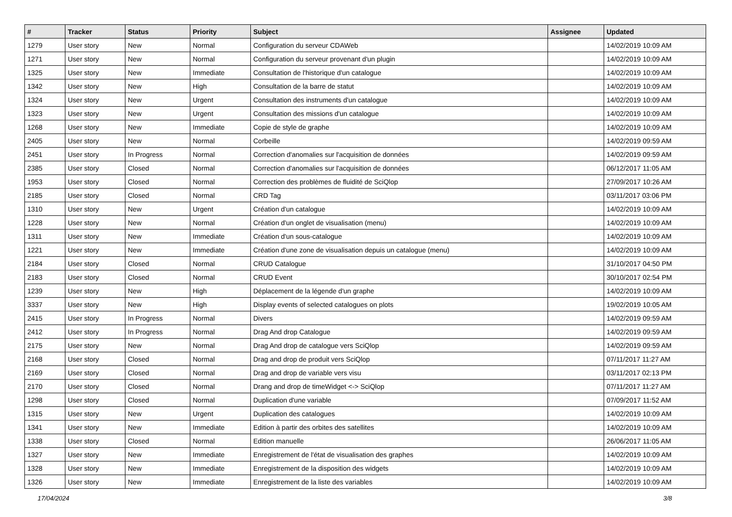| # | Tracker | Status | Priority | Subject | Assignee | Updated |
| --- | --- | --- | --- | --- | --- | --- |
| 1279 | User story | New | Normal | Configuration du serveur CDAWeb | | 14/02/2019 10:09 AM |
| 1271 | User story | New | Normal | Configuration du serveur provenant d'un plugin | | 14/02/2019 10:09 AM |
| 1325 | User story | New | Immediate | Consultation de l'historique d'un catalogue | | 14/02/2019 10:09 AM |
| 1342 | User story | New | High | Consultation de la barre de statut | | 14/02/2019 10:09 AM |
| 1324 | User story | New | Urgent | Consultation des instruments d'un catalogue | | 14/02/2019 10:09 AM |
| 1323 | User story | New | Urgent | Consultation des missions d'un catalogue | | 14/02/2019 10:09 AM |
| 1268 | User story | New | Immediate | Copie de style de graphe | | 14/02/2019 10:09 AM |
| 2405 | User story | New | Normal | Corbeille | | 14/02/2019 09:59 AM |
| 2451 | User story | In Progress | Normal | Correction d'anomalies sur l'acquisition de données | | 14/02/2019 09:59 AM |
| 2385 | User story | Closed | Normal | Correction d'anomalies sur l'acquisition de données | | 06/12/2017 11:05 AM |
| 1953 | User story | Closed | Normal | Correction des problèmes de fluidité de SciQlop | | 27/09/2017 10:26 AM |
| 2185 | User story | Closed | Normal | CRD Tag | | 03/11/2017 03:06 PM |
| 1310 | User story | New | Urgent | Création d'un catalogue | | 14/02/2019 10:09 AM |
| 1228 | User story | New | Normal | Création d'un onglet de visualisation (menu) | | 14/02/2019 10:09 AM |
| 1311 | User story | New | Immediate | Création d'un sous-catalogue | | 14/02/2019 10:09 AM |
| 1221 | User story | New | Immediate | Création d'une zone de visualisation depuis un catalogue (menu) | | 14/02/2019 10:09 AM |
| 2184 | User story | Closed | Normal | CRUD Catalogue | | 31/10/2017 04:50 PM |
| 2183 | User story | Closed | Normal | CRUD Event | | 30/10/2017 02:54 PM |
| 1239 | User story | New | High | Déplacement de la légende d'un graphe | | 14/02/2019 10:09 AM |
| 3337 | User story | New | High | Display events of selected catalogues on plots | | 19/02/2019 10:05 AM |
| 2415 | User story | In Progress | Normal | Divers | | 14/02/2019 09:59 AM |
| 2412 | User story | In Progress | Normal | Drag And drop Catalogue | | 14/02/2019 09:59 AM |
| 2175 | User story | New | Normal | Drag And drop de catalogue vers SciQlop | | 14/02/2019 09:59 AM |
| 2168 | User story | Closed | Normal | Drag and drop de produit vers SciQlop | | 07/11/2017 11:27 AM |
| 2169 | User story | Closed | Normal | Drag and drop de variable vers visu | | 03/11/2017 02:13 PM |
| 2170 | User story | Closed | Normal | Drang and drop de timeWidget <-> SciQlop | | 07/11/2017 11:27 AM |
| 1298 | User story | Closed | Normal | Duplication d'une variable | | 07/09/2017 11:52 AM |
| 1315 | User story | New | Urgent | Duplication des catalogues | | 14/02/2019 10:09 AM |
| 1341 | User story | New | Immediate | Edition à partir des orbites des satellites | | 14/02/2019 10:09 AM |
| 1338 | User story | Closed | Normal | Edition manuelle | | 26/06/2017 11:05 AM |
| 1327 | User story | New | Immediate | Enregistrement de l'état de visualisation des graphes | | 14/02/2019 10:09 AM |
| 1328 | User story | New | Immediate | Enregistrement de la disposition des widgets | | 14/02/2019 10:09 AM |
| 1326 | User story | New | Immediate | Enregistrement de la liste des variables | | 14/02/2019 10:09 AM |
17/04/2024 3/8